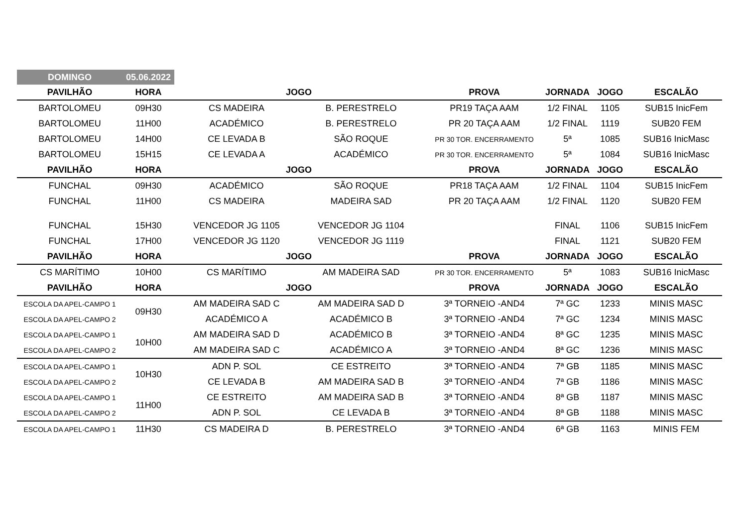| DOMINGO | 05.06.2022 | | | | | | |
| PAVILHÃO | HORA | JOGO | | PROVA | JORNADA | JOGO | ESCALÃO |
| BARTOLOMEU | 09H30 | CS MADEIRA | B. PERESTRELO | PR19 TAÇA AAM | 1/2 FINAL | 1105 | SUB15 InicFem |
| BARTOLOMEU | 11H00 | ACADÉMICO | B. PERESTRELO | PR 20 TAÇA AAM | 1/2 FINAL | 1119 | SUB20 FEM |
| BARTOLOMEU | 14H00 | CE LEVADA B | SÃO ROQUE | PR 30 TOR. ENCERRAMENTO | 5ª | 1085 | SUB16 InicMasc |
| BARTOLOMEU | 15H15 | CE LEVADA A | ACADÉMICO | PR 30 TOR. ENCERRAMENTO | 5ª | 1084 | SUB16 InicMasc |
| PAVILHÃO | HORA | JOGO | | PROVA | JORNADA | JOGO | ESCALÃO |
| FUNCHAL | 09H30 | ACADÉMICO | SÃO ROQUE | PR18 TAÇA AAM | 1/2 FINAL | 1104 | SUB15 InicFem |
| FUNCHAL | 11H00 | CS MADEIRA | MADEIRA SAD | PR 20 TAÇA AAM | 1/2 FINAL | 1120 | SUB20 FEM |
| FUNCHAL | 15H30 | VENCEDOR JG 1105 | VENCEDOR JG 1104 | | FINAL | 1106 | SUB15 InicFem |
| FUNCHAL | 17H00 | VENCEDOR JG 1120 | VENCEDOR JG 1119 | | FINAL | 1121 | SUB20 FEM |
| PAVILHÃO | HORA | JOGO | | PROVA | JORNADA | JOGO | ESCALÃO |
| CS MARÍTIMO | 10H00 | CS MARÍTIMO | AM MADEIRA SAD | PR 30 TOR. ENCERRAMENTO | 5ª | 1083 | SUB16 InicMasc |
| PAVILHÃO | HORA | JOGO | | PROVA | JORNADA | JOGO | ESCALÃO |
| ESCOLA DA APEL-CAMPO 1 | 09H30 | AM MADEIRA SAD C | AM MADEIRA SAD D | 3ª TORNEIO -AND4 | 7ª GC | 1233 | MINIS MASC |
| ESCOLA DA APEL-CAMPO 2 | | ACADÉMICO A | ACADÉMICO B | 3ª TORNEIO -AND4 | 7ª GC | 1234 | MINIS MASC |
| ESCOLA DA APEL-CAMPO 1 | 10H00 | AM MADEIRA SAD D | ACADÉMICO B | 3ª TORNEIO -AND4 | 8ª GC | 1235 | MINIS MASC |
| ESCOLA DA APEL-CAMPO 2 | | AM MADEIRA SAD C | ACADÉMICO A | 3ª TORNEIO -AND4 | 8ª GC | 1236 | MINIS MASC |
| ESCOLA DA APEL-CAMPO 1 | 10H30 | ADN P. SOL | CE ESTREITO | 3ª TORNEIO -AND4 | 7ª GB | 1185 | MINIS MASC |
| ESCOLA DA APEL-CAMPO 2 | | CE LEVADA B | AM MADEIRA SAD B | 3ª TORNEIO -AND4 | 7ª GB | 1186 | MINIS MASC |
| ESCOLA DA APEL-CAMPO 1 | 11H00 | CE ESTREITO | AM MADEIRA SAD B | 3ª TORNEIO -AND4 | 8ª GB | 1187 | MINIS MASC |
| ESCOLA DA APEL-CAMPO 2 | | ADN P. SOL | CE LEVADA B | 3ª TORNEIO -AND4 | 8ª GB | 1188 | MINIS MASC |
| ESCOLA DA APEL-CAMPO 1 | 11H30 | CS MADEIRA D | B. PERESTRELO | 3ª TORNEIO -AND4 | 6ª GB | 1163 | MINIS FEM |